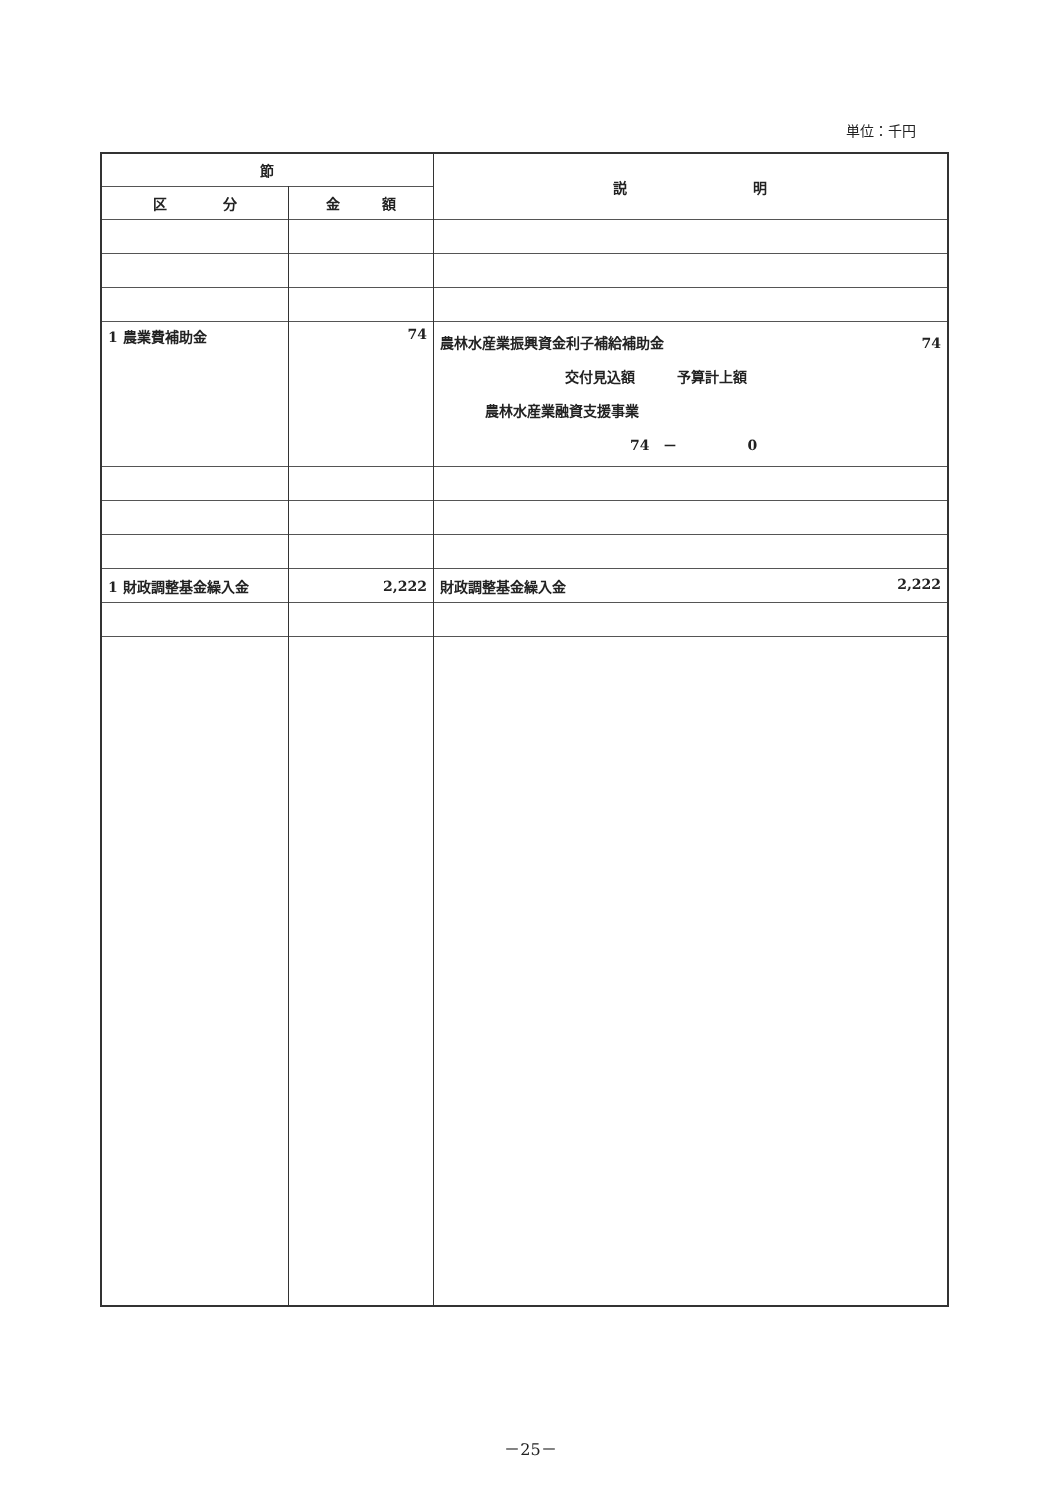単位：千円
| 節 | | 説 明 |
| --- | --- | --- |
| 区 分 | 金 額 | |
| 1 農業費補助金 | 74 | 農林水産業振興資金利子補給補助金 74 交付見込額 予算計上額 農林水産業融資支援事業 74 － 0 |
| 1 財政調整基金繰入金 | 2,222 | 財政調整基金繰入金 2,222 |
－25－